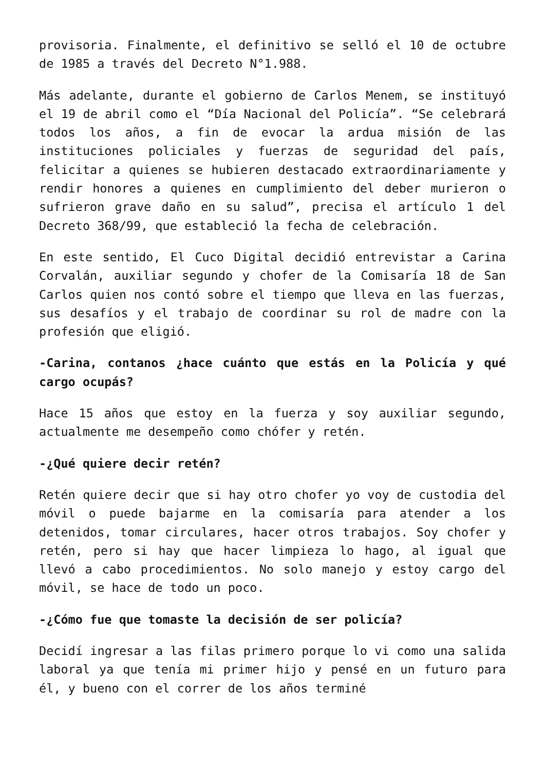provisoria. Finalmente, el definitivo se selló el 10 de octubre de 1985 a través del Decreto N°1.988.
Más adelante, durante el gobierno de Carlos Menem, se instituyó el 19 de abril como el “Día Nacional del Policía”. “Se celebrará todos los años, a fin de evocar la ardua misión de las instituciones policiales y fuerzas de seguridad del país, felicitar a quienes se hubieren destacado extraordinariamente y rendir honores a quienes en cumplimiento del deber murieron o sufrieron grave daño en su salud”, precisa el artículo 1 del Decreto 368/99, que estableció la fecha de celebración.
En este sentido, El Cuco Digital decidió entrevistar a Carina Corvalán, auxiliar segundo y chofer de la Comisaría 18 de San Carlos quien nos contó sobre el tiempo que lleva en las fuerzas, sus desafíos y el trabajo de coordinar su rol de madre con la profesión que eligió.
-Carina, contanos ¿hace cuánto que estás en la Policía y qué cargo ocupás?
Hace 15 años que estoy en la fuerza y soy auxiliar segundo, actualmente me desempeño como chófer y retén.
-¿Qué quiere decir retén?
Retén quiere decir que si hay otro chofer yo voy de custodia del móvil o puede bajarme en la comisaría para atender a los detenidos, tomar circulares, hacer otros trabajos. Soy chofer y retén, pero si hay que hacer limpieza lo hago, al igual que llevó a cabo procedimientos. No solo manejo y estoy cargo del móvil, se hace de todo un poco.
-¿Cómo fue que tomaste la decisión de ser policía?
Decidí ingresar a las filas primero porque lo vi como una salida laboral ya que tenía mi primer hijo y pensé en un futuro para él, y bueno con el correr de los años terminé